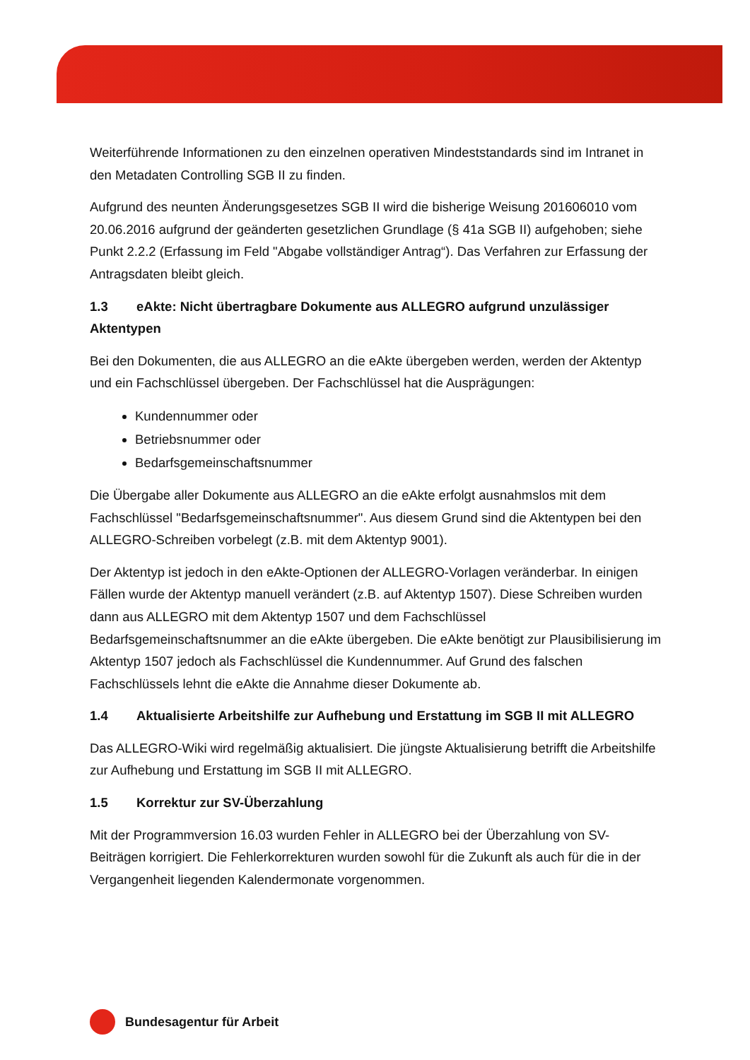Weiterführende Informationen zu den einzelnen operativen Mindeststandards sind im Intranet in den Metadaten Controlling SGB II zu finden.
Aufgrund des neunten Änderungsgesetzes SGB II wird die bisherige Weisung 201606010 vom 20.06.2016 aufgrund der geänderten gesetzlichen Grundlage (§ 41a SGB II) aufgehoben; siehe Punkt 2.2.2 (Erfassung im Feld "Abgabe vollständiger Antrag“). Das Verfahren zur Erfassung der Antragsdaten bleibt gleich.
1.3 eAkte: Nicht übertragbare Dokumente aus ALLEGRO aufgrund unzulässiger Aktentypen
Bei den Dokumenten, die aus ALLEGRO an die eAkte übergeben werden, werden der Aktentyp und ein Fachschlüssel übergeben. Der Fachschlüssel hat die Ausprägungen:
Kundennummer oder
Betriebsnummer oder
Bedarfsgemeinschaftsnummer
Die Übergabe aller Dokumente aus ALLEGRO an die eAkte erfolgt ausnahmslos mit dem Fachschlüssel "Bedarfsgemeinschaftsnummer". Aus diesem Grund sind die Aktentypen bei den ALLEGRO-Schreiben vorbelegt (z.B. mit dem Aktentyp 9001).
Der Aktentyp ist jedoch in den eAkte-Optionen der ALLEGRO-Vorlagen veränderbar. In einigen Fällen wurde der Aktentyp manuell verändert (z.B. auf Aktentyp 1507). Diese Schreiben wurden dann aus ALLEGRO mit dem Aktentyp 1507 und dem Fachschlüssel Bedarfsgemeinschaftsnummer an die eAkte übergeben. Die eAkte benötigt zur Plausibilisierung im Aktentyp 1507 jedoch als Fachschlüssel die Kundennummer. Auf Grund des falschen Fachschlüssels lehnt die eAkte die Annahme dieser Dokumente ab.
1.4 Aktualisierte Arbeitshilfe zur Aufhebung und Erstattung im SGB II mit ALLEGRO
Das ALLEGRO-Wiki wird regelmäßig aktualisiert. Die jüngste Aktualisierung betrifft die Arbeitshilfe zur Aufhebung und Erstattung im SGB II mit ALLEGRO.
1.5 Korrektur zur SV-Überzahlung
Mit der Programmversion 16.03 wurden Fehler in ALLEGRO bei der Überzahlung von SV-Beiträgen korrigiert. Die Fehlerkorrekturen wurden sowohl für die Zukunft als auch für die in der Vergangenheit liegenden Kalendermonate vorgenommen.
Bundesagentur für Arbeit